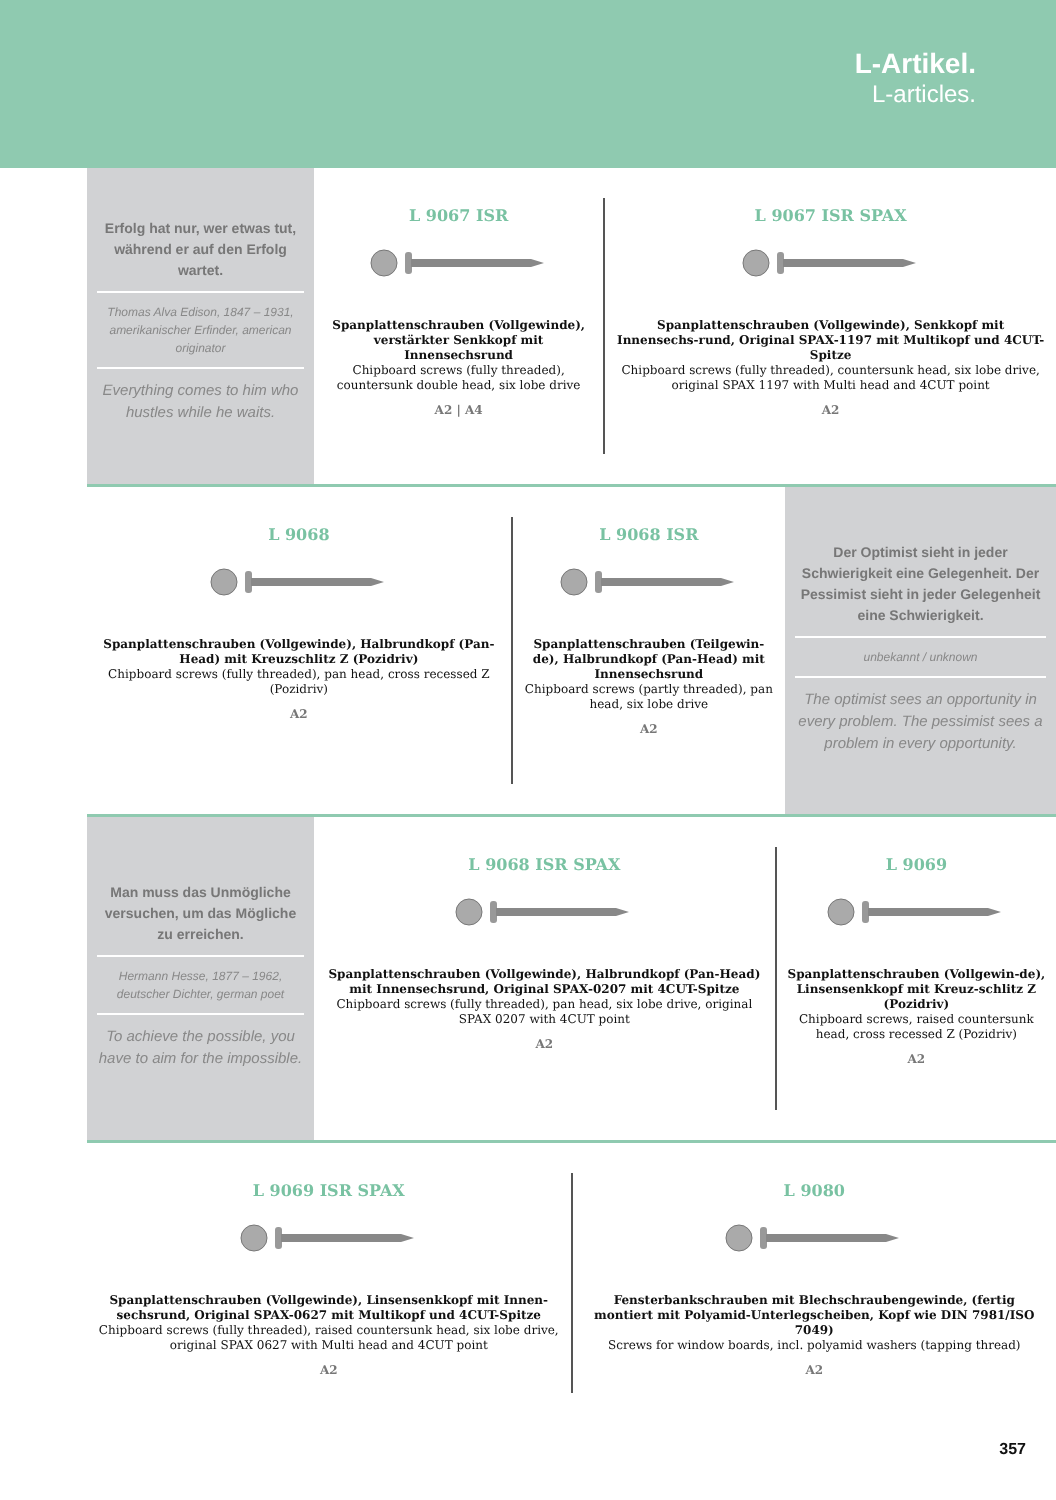L-Artikel.
L-articles.
Erfolg hat nur, wer etwas tut, während er auf den Erfolg wartet.
Thomas Alva Edison, 1847 – 1931, amerikanischer Erfinder, american originator
Everything comes to him who hustles while he waits.
L 9067 ISR
Spanplattenschrauben (Vollgewinde), verstärkter Senkkopf mit Innensechsrund
Chipboard screws (fully threaded), countersunk double head, six lobe drive
A2 | A4
L 9067 ISR SPAX
Spanplattenschrauben (Vollgewinde), Senkkopf mit Innensechs-rund, Original SPAX-1197 mit Multikopf und 4CUT-Spitze
Chipboard screws (fully threaded), countersunk head, six lobe drive, original SPAX 1197 with Multi head and 4CUT point
A2
L 9068
Spanplattenschrauben (Vollgewinde), Halbrundkopf (Pan-Head) mit Kreuzschlitz Z (Pozidriv)
Chipboard screws (fully threaded), pan head, cross recessed Z (Pozidriv)
A2
L 9068 ISR
Spanplattenschrauben (Teilgewin-de), Halbrundkopf (Pan-Head) mit Innensechsrund
Chipboard screws (partly threaded), pan head, six lobe drive
A2
Der Optimist sieht in jeder Schwierigkeit eine Gelegenheit. Der Pessimist sieht in jeder Gelegenheit eine Schwierigkeit.
unbekannt / unknown
The optimist sees an opportunity in every problem. The pessimist sees a problem in every opportunity.
Man muss das Unmögliche versuchen, um das Mögliche zu erreichen.
Hermann Hesse, 1877 – 1962, deutscher Dichter, german poet
To achieve the possible, you have to aim for the impossible.
L 9068 ISR SPAX
Spanplattenschrauben (Vollgewinde), Halbrundkopf (Pan-Head) mit Innensechsrund, Original SPAX-0207 mit 4CUT-Spitze
Chipboard screws (fully threaded), pan head, six lobe drive, original SPAX 0207 with 4CUT point
A2
L 9069
Spanplattenschrauben (Vollgewin-de), Linsensenkkopf mit Kreuz-schlitz Z (Pozidriv)
Chipboard screws, raised countersunk head, cross recessed Z (Pozidriv)
A2
L 9069 ISR SPAX
Spanplattenschrauben (Vollgewinde), Linsensenkkopf mit Innen-sechsrund, Original SPAX-0627 mit Multikopf und 4CUT-Spitze
Chipboard screws (fully threaded), raised countersunk head, six lobe drive, original SPAX 0627 with Multi head and 4CUT point
A2
L 9080
Fensterbankschrauben mit Blechschraubengewinde, (fertig montiert mit Polyamid-Unterlegscheiben, Kopf wie DIN 7981/ISO 7049)
Screws for window boards, incl. polyamid washers (tapping thread)
A2
357